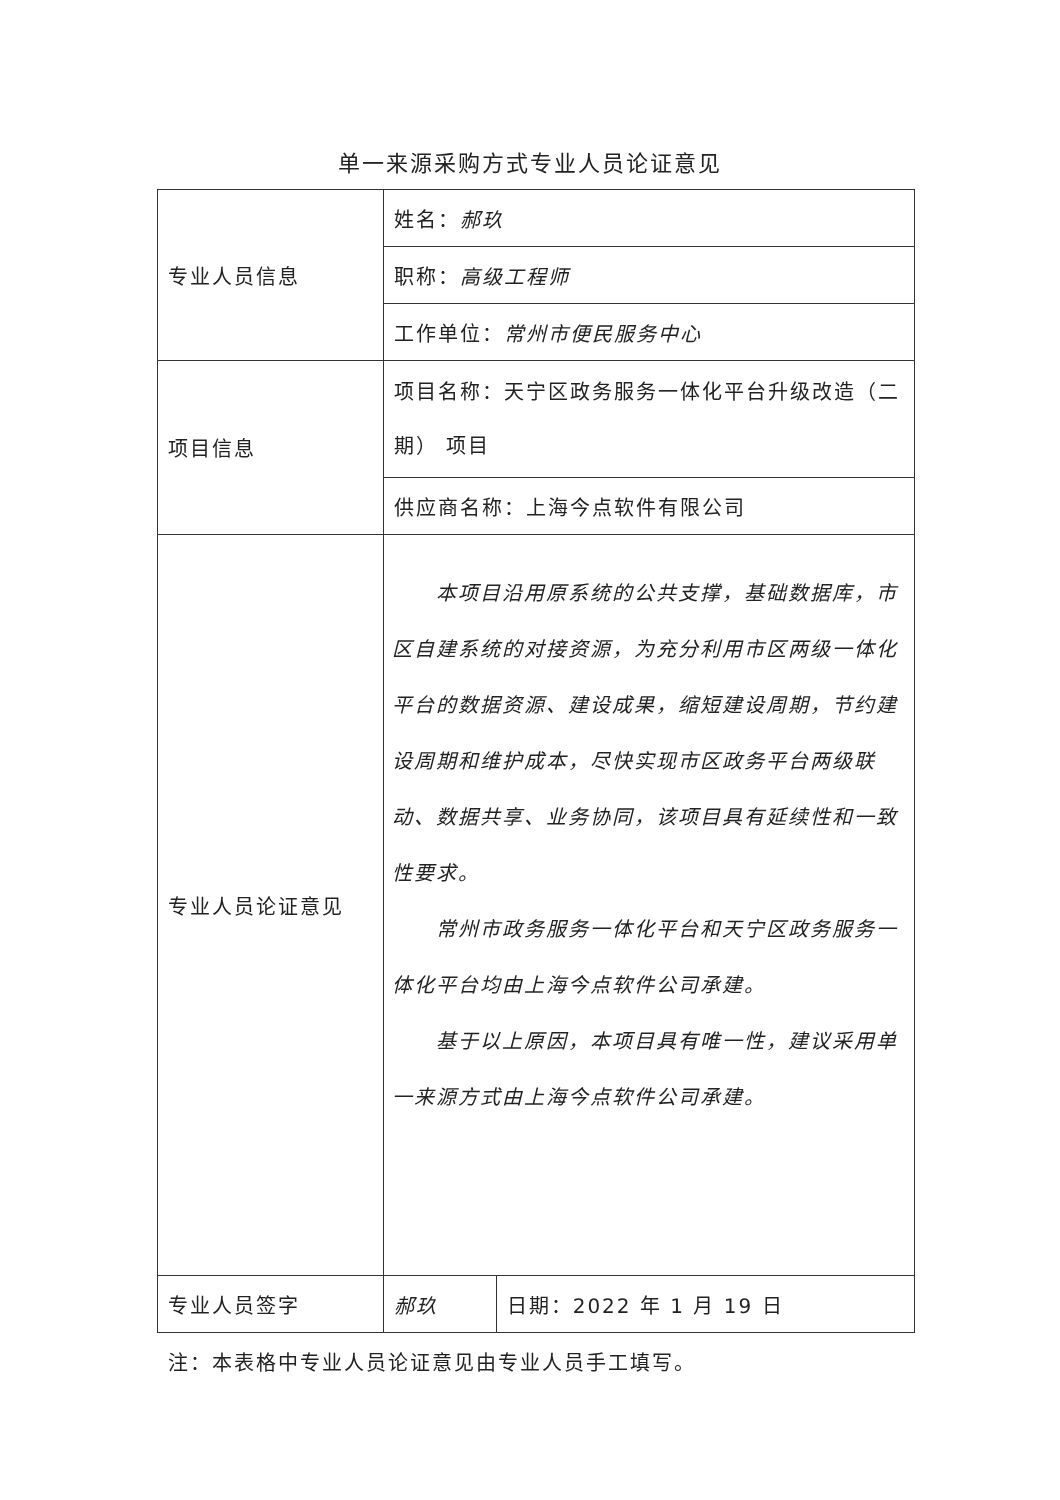单一来源采购方式专业人员论证意见
| 专业人员信息 | 姓名： 郝玖 | |
| | 职称： 高级工程师 | |
| | 工作单位： 常州市便民服务中心 | |
| 项目信息 | 项目名称：天宁区政务服务一体化平台升级改造（二期） 项目 | |
| | 供应商名称：上海今点软件有限公司 | |
| 专业人员论证意见 | 本项目沿用原系统的公共支撑，基础数据库，市区自建系统的对接资源，为充分利用市区两级一体化平台的数据资源、建设成果，缩短建设周期，节约建设周期和维护成本，尽快实现市区政务平台两级联动、数据共享、业务协同，该项目具有延续性和一致性要求。 常州市政务服务一体化平台和天宁区政务服务一体化平台均由上海今点软件公司承建。 基于以上原因，本项目具有唯一性，建议采用单一来源方式由上海今点软件公司承建。 | |
| 专业人员签字 | 郝玖 | 日期：2022 年 1 月 19 日 |
注：本表格中专业人员论证意见由专业人员手工填写。